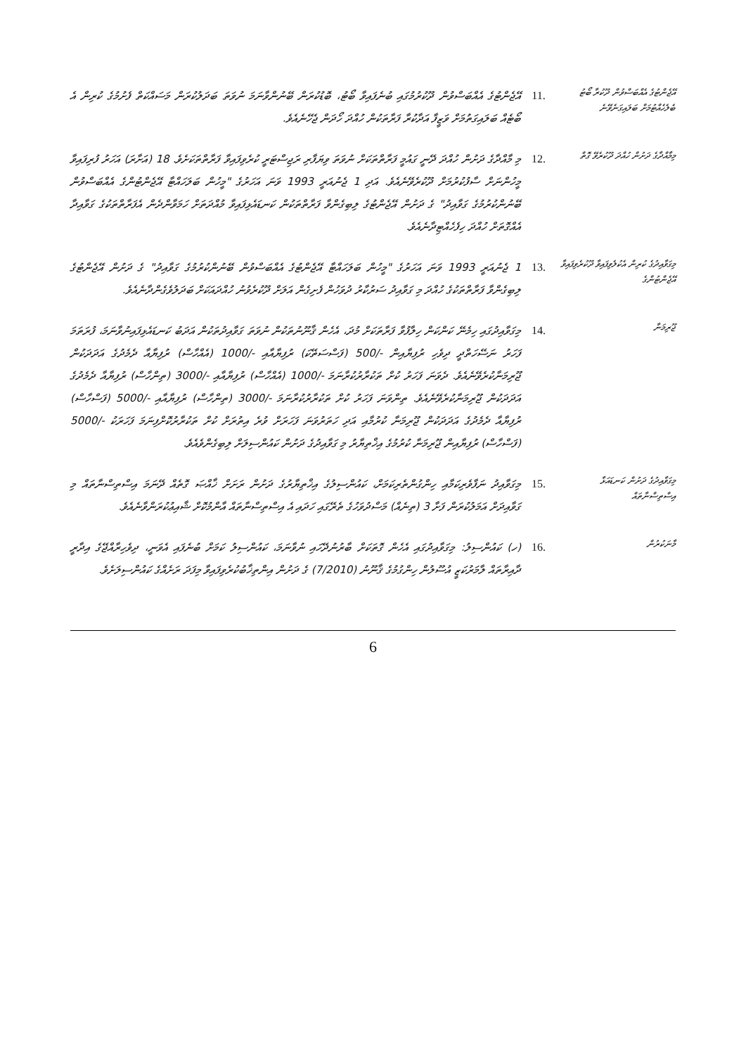އޭޖެންޓުގެ އެއްބަސްވުން ދޫކުރާ ބޯޓު ބެލެހެއްޓުމަށް ބަލައިގަނެވޭނެ
.11
އޭޖެންޓުގެ އެއްބަސްވުން ދޫކުރުމުގައި ބުނެފައިވާ ބޯޓު، ބޮޑުކުރަން ބޭނުންވާނަމަ ނުވަތަ ބަދަލުކުރަން މަސައްކަތް ފެށުމުގެ ކުރިން އެ ބޯޓެއް ބަލައިގަތުމަށް ވަޒީފާ އަދާކުރާ ފަރާތަކުން ހުއްދަ ހޯދަން ޖެހޭނެއެވެ.
މިމާއްދާގެ ދަށުން ހުއްދަ ދޫކުރެވޭ ގޮތް
.12
މި މާއްދާގެ ދަށުން ހުއްދަ ދޭނީ ގައުމީ ފަރާތްތަކަށް ނުވަތަ ވިޔަފާރި ރަޖިސްޓަރީ ކުރެވިފައިވާ ފަރާތްތަކަށެވެ. 18 (އަށާރަ) އަހަރު ފުރިފައިވާ މީހުންނަށް ސާފުކުރުމަށް ދޫކުރެވޭނެއެވެ. އަދި 1 ޖެނުއަރީ 1993 ވަނަ އަހަރުގެ "މީހުން ބަލަހައްޓާ އޭޖެންޓުންގެ އެއްބަސްވުން ބޭނުންކުރުމުގެ ގަވާއިދު" ގެ ދަށުން އޭޖެންޓުގެ ލިބިގެންވާ ފަރާތްތަކުން ކަނޑައެޅިފައިވާ މުއްދަތަށް ހަމަވާންދެން އެފަރާތްތަކުގެ ގަވާއިދާ އެއްގޮތަށް ހުއްދަ ހިފެހެއްޓިދާނެއެވެ.
މިގަވާއިދުގެ ކުރިން އެކުލެވިފައިވާ ދޫކުރެވިފައިވާ އޭޖެންޓުންގެ
.13
1 ޖެނުއަރީ 1993 ވަނަ އަހަރުގެ "މީހުން ބަލަހައްޓާ އޭޖެންޓުގެ އެއްބަސްވުން ބޭނުންކުރުމުގެ ގަވާއިދު" ގެ ދަށުން އޭޖެންޓުގެ ލިބިގެންވާ ފަރާތްތަކުގެ ހުއްދަ މި ގަވާއިދު ސަރުކާރު ދުވަހުން ފެށިގެން އަލަށް ދޫކުރެވުނު ހުއްދައަކަށް ބަދަލުވެގެންދާނެއެވެ.
ޖޫރިމަނާ
.14
މިގަވާއިދުގައި ހިމެނޭ ކަންކަން ހިލާފުވާ ފަރާތަކަށް މުދަ، އެހެން ޤާނޫނުތަކުން ނުވަތަ ގަވާއިދުތަކުން އަދަބު ކަނޑައެޅިފައިނުވާނަމަ، ފުރަތަމަ ފަހަރު ނަސޭހަތްދީ ދިވެހި ރުފިޔާއިން -/500 (ފަސްސަތޭކަ) ރުފިޔާއާއި -/1000 (އެއްހާސް) ރުފިޔާއާ ދެމެދުގެ އަދަދަކުން ޖޫރިމަނާކުރެވޭނެއެވެ. ދެވަނަ ފަހަރު ކުށް ތަކުރާރުކުރާނަމަ -/1000 (އެއްހާސް) ރުފިޔާއާއި -/3000 (ތިންހާސް) ރުފިޔާއާ ދެމެދުގެ އަދަދަކުން ޖޫރިމަނާކުރެވޭނެއެވެ. ތިންވަނަ ފަހަރު ކުށް ތަކުރާރުކުރާނަމަ -/3000 (ތިންހާސް) ރުފިޔާއާއި -/5000 (ފަސްހާސް) ރުފިޔާއާ ދެމެދުގެ އަދަދަކުން ޖޫރިމަނާ ކުރުމާއި އަދި ހަތަރުވަނަ ފަހަރަށް ވުރެ އިތުރަށް ކުށް ތަކުރާރުކޮށްފިނަމަ ފަހަރަކު -/5000 (ފަސްހާސް) ރުފިޔާއިން ޖޫރިމަނާ ކުރުމުގެ އިޚްތިޔާރު މި ގަވާއިދުގެ ދަށުން ކައުންސިލަށް ލިބިގެންވެއެވެ.
މިގަވާއިދުގެ ދަށުން ކަނޑައަޅާ އިސްތިސްނާތައް
.15
މިގަވާއިދު ނަފާވެރިކަމާއި ހިންގުންތެރިކަމަށް، ކައުންސިލުގެ އިޚްތިޔާރުގެ ދަށުން ރަށަށް ޚާއްޞަ ގޮތެއް ދޭނަމަ އިސްތިސްނާތައް މި ގަވާއިދަށް އަމަލުކުރަން ފަށާ 3 (ތިނެއް) މަސްދުވަހުގެ ތެރޭގައި ހަދައި އެ އިސްތިސްނާތައް އާންމުކޮށް ޝާއިޢުކުރަންވާނެއެވެ.
މާނަކުރުން
.16
(ހ) ކައުންސިލު: މިގަވާއިދުގައި އެހެން ގޮތަކަށް ބާރުނުދޭހައި ނުވާނަމަ، ކައުންސިލު ކަމަށް ބުނެފައި އެވަނީ، ދިވެހިރާއްޖޭގެ އިދާރީ ދާއިރާތައް ލާމަރުކަޒީ އުސޫލުން ހިންގުމުގެ ޤާނޫނު (7/2010) ގެ ދަށުން އިންތިޚާބުކުރެވިފައިވާ މިފަދަ ރަށެއްގެ ކައުންސިލަށެވެ.
6